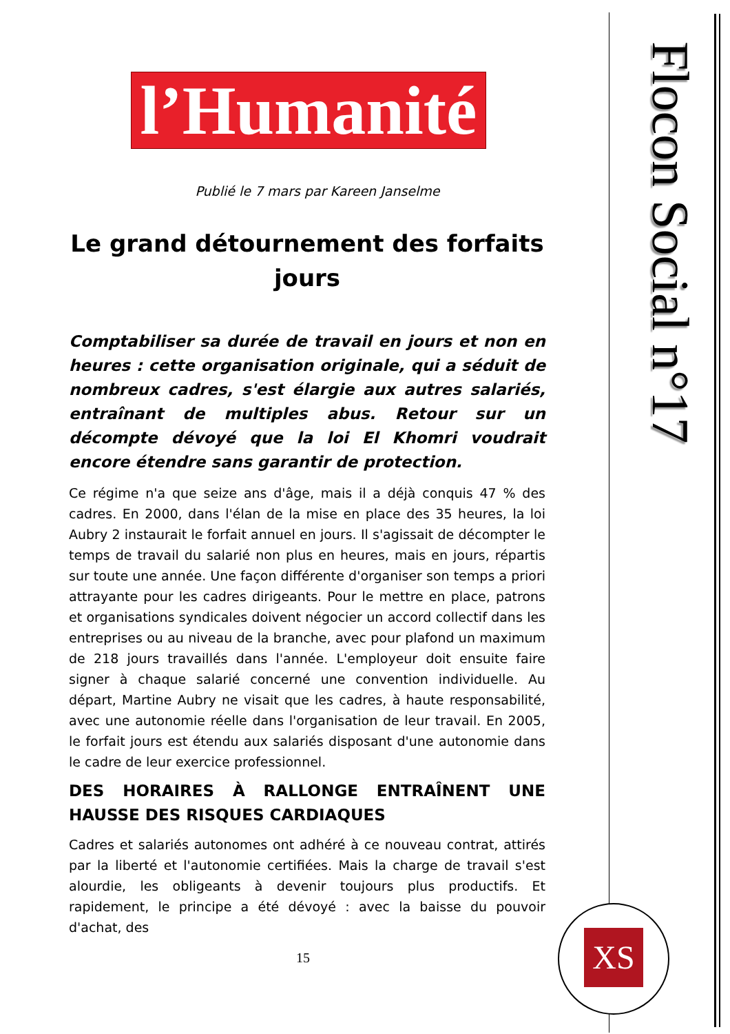Flocon Social n°17
l’Humanité
Publié le 7 mars par Kareen Janselme
Le grand détournement des forfaits jours
Comptabiliser sa durée de travail en jours et non en heures : cette organisation originale, qui a séduit de nombreux cadres, s'est élargie aux autres salariés, entraînant de multiples abus. Retour sur un décompte dévoyé que la loi El Khomri voudrait encore étendre sans garantir de protection.
Ce régime n'a que seize ans d'âge, mais il a déjà conquis 47 % des cadres. En 2000, dans l'élan de la mise en place des 35 heures, la loi Aubry 2 instaurait le forfait annuel en jours. Il s'agissait de décompter le temps de travail du salarié non plus en heures, mais en jours, répartis sur toute une année. Une façon différente d'organiser son temps a priori attrayante pour les cadres dirigeants. Pour le mettre en place, patrons et organisations syndicales doivent négocier un accord collectif dans les entreprises ou au niveau de la branche, avec pour plafond un maximum de 218 jours travaillés dans l'année. L'employeur doit ensuite faire signer à chaque salarié concerné une convention individuelle. Au départ, Martine Aubry ne visait que les cadres, à haute responsabilité, avec une autonomie réelle dans l'organisation de leur travail. En 2005, le forfait jours est étendu aux salariés disposant d'une autonomie dans le cadre de leur exercice professionnel.
DES HORAIRES À RALLONGE ENTRAÎNENT UNE HAUSSE DES RISQUES CARDIAQUES
Cadres et salariés autonomes ont adhéré à ce nouveau contrat, attirés par la liberté et l'autonomie certifiées. Mais la charge de travail s'est alourdie, les obligeants à devenir toujours plus productifs. Et rapidement, le principe a été dévoyé : avec la baisse du pouvoir d'achat, des
15
XS